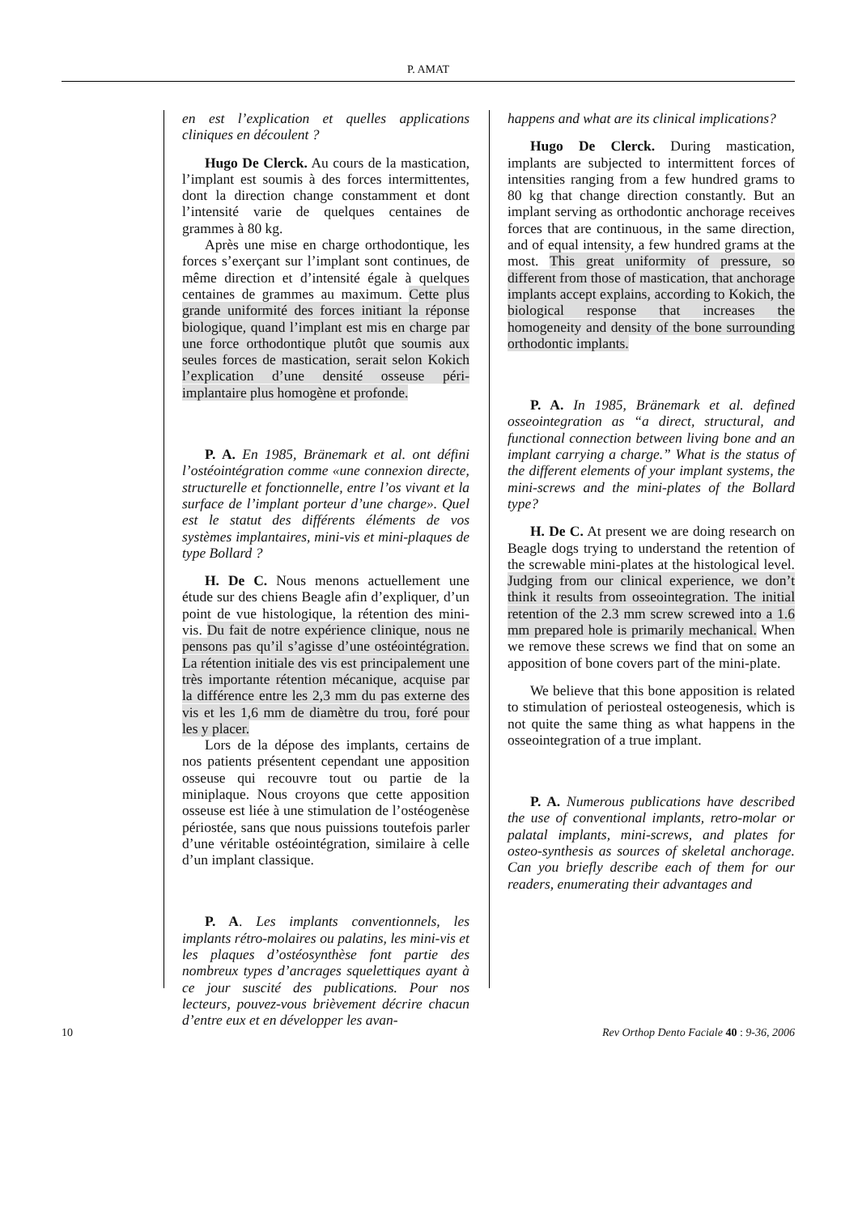P. AMAT
en est l’explication et quelles applications cliniques en découlent ?
Hugo De Clerck. Au cours de la mastication, l’implant est soumis à des forces intermittentes, dont la direction change constamment et dont l’intensité varie de quelques centaines de grammes à 80 kg.
Après une mise en charge orthodontique, les forces s’exerçant sur l’implant sont continues, de même direction et d’intensité égale à quelques centaines de grammes au maximum. Cette plus grande uniformité des forces initiant la réponse biologique, quand l’implant est mis en charge par une force orthodontique plutôt que soumis aux seules forces de mastication, serait selon Kokich l’explication d’une densité osseuse péri-implantaire plus homogène et profonde.
P. A. En 1985, Bränemark et al. ont défini l’ostéointégration comme «une connexion directe, structurelle et fonctionnelle, entre l’os vivant et la surface de l’implant porteur d’une charge». Quel est le statut des différents éléments de vos systèmes implantaires, mini-vis et mini-plaques de type Bollard ?
H. De C. Nous menons actuellement une étude sur des chiens Beagle afin d’expliquer, d’un point de vue histologique, la rétention des mini-vis. Du fait de notre expérience clinique, nous ne pensons pas qu’il s’agisse d’une ostéointégration. La rétention initiale des vis est principalement une très importante rétention mécanique, acquise par la différence entre les 2,3 mm du pas externe des vis et les 1,6 mm de diamètre du trou, foré pour les y placer.
Lors de la dépose des implants, certains de nos patients présentent cependant une apposition osseuse qui recouvre tout ou partie de la miniplaque. Nous croyons que cette apposition osseuse est liée à une stimulation de l’ostéogenèse périostée, sans que nous puissions toutefois parler d’une véritable ostéointégration, similaire à celle d’un implant classique.
P. A. Les implants conventionnels, les implants rétro-molaires ou palatins, les mini-vis et les plaques d’ostéosynthèse font partie des nombreux types d’ancrages squelettiques ayant à ce jour suscité des publications. Pour nos lecteurs, pouvez-vous brièvement décrire chacun d’entre eux et en développer les avan-
happens and what are its clinical implications?
Hugo De Clerck. During mastication, implants are subjected to intermittent forces of intensities ranging from a few hundred grams to 80 kg that change direction constantly. But an implant serving as orthodontic anchorage receives forces that are continuous, in the same direction, and of equal intensity, a few hundred grams at the most. This great uniformity of pressure, so different from those of mastication, that anchorage implants accept explains, according to Kokich, the biological response that increases the homogeneity and density of the bone surrounding orthodontic implants.
P. A. In 1985, Bränemark et al. defined osseointegration as “a direct, structural, and functional connection between living bone and an implant carrying a charge.” What is the status of the different elements of your implant systems, the mini-screws and the mini-plates of the Bollard type?
H. De C. At present we are doing research on Beagle dogs trying to understand the retention of the screwable mini-plates at the histological level. Judging from our clinical experience, we don’t think it results from osseointegration. The initial retention of the 2.3 mm screw screwed into a 1.6 mm prepared hole is primarily mechanical. When we remove these screws we find that on some an apposition of bone covers part of the mini-plate.
We believe that this bone apposition is related to stimulation of periosteal osteogenesis, which is not quite the same thing as what happens in the osseointegration of a true implant.
P. A. Numerous publications have described the use of conventional implants, retro-molar or palatal implants, mini-screws, and plates for osteo-synthesis as sources of skeletal anchorage. Can you briefly describe each of them for our readers, enumerating their advantages and
10 Rev Orthop Dento Faciale 40 : 9-36, 2006